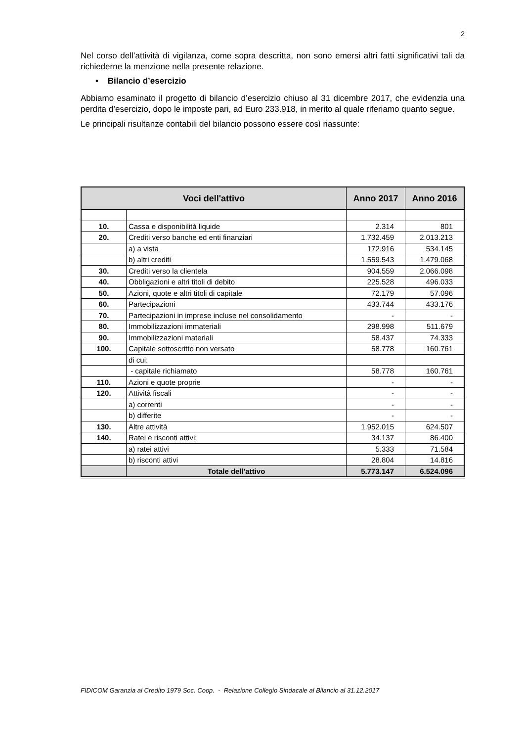2
Nel corso dell’attività di vigilanza, come sopra descritta, non sono emersi altri fatti significativi tali da richiederne la menzione nella presente relazione.
• Bilancio d’esercizio
Abbiamo esaminato il progetto di bilancio d’esercizio chiuso al 31 dicembre 2017, che evidenzia una perdita d’esercizio, dopo le imposte pari, ad Euro 233.918, in merito al quale riferiamo quanto segue.
Le principali risultanze contabili del bilancio possono essere così riassunte:
| Voci dell'attivo | | Anno 2017 | Anno 2016 |
| --- | --- | --- | --- |
| 10. | Cassa e disponibilità liquide | 2.314 | 801 |
| 20. | Crediti verso banche ed enti finanziari | 1.732.459 | 2.013.213 |
| | a) a vista | 172.916 | 534.145 |
| | b) altri crediti | 1.559.543 | 1.479.068 |
| 30. | Crediti verso la clientela | 904.559 | 2.066.098 |
| 40. | Obbligazioni e altri titoli di debito | 225.528 | 496.033 |
| 50. | Azioni, quote e altri titoli di capitale | 72.179 | 57.096 |
| 60. | Partecipazioni | 433.744 | 433.176 |
| 70. | Partecipazioni in imprese incluse nel consolidamento | - | - |
| 80. | Immobilizzazioni immateriali | 298.998 | 511.679 |
| 90. | Immobilizzazioni materiali | 58.437 | 74.333 |
| 100. | Capitale sottoscritto non versato | 58.778 | 160.761 |
| | di cui: | | |
| | - capitale richiamato | 58.778 | 160.761 |
| 110. | Azioni e quote proprie | - | - |
| 120. | Attività fiscali | - | - |
| | a) correnti | - | - |
| | b) differite | - | - |
| 130. | Altre attività | 1.952.015 | 624.507 |
| 140. | Ratei e risconti attivi: | 34.137 | 86.400 |
| | a) ratei attivi | 5.333 | 71.584 |
| | b) risconti attivi | 28.804 | 14.816 |
| | Totale dell'attivo | 5.773.147 | 6.524.096 |
FIDICOM Garanzia al Credito 1979 Soc. Coop. - Relazione Collegio Sindacale al Bilancio al 31.12.2017